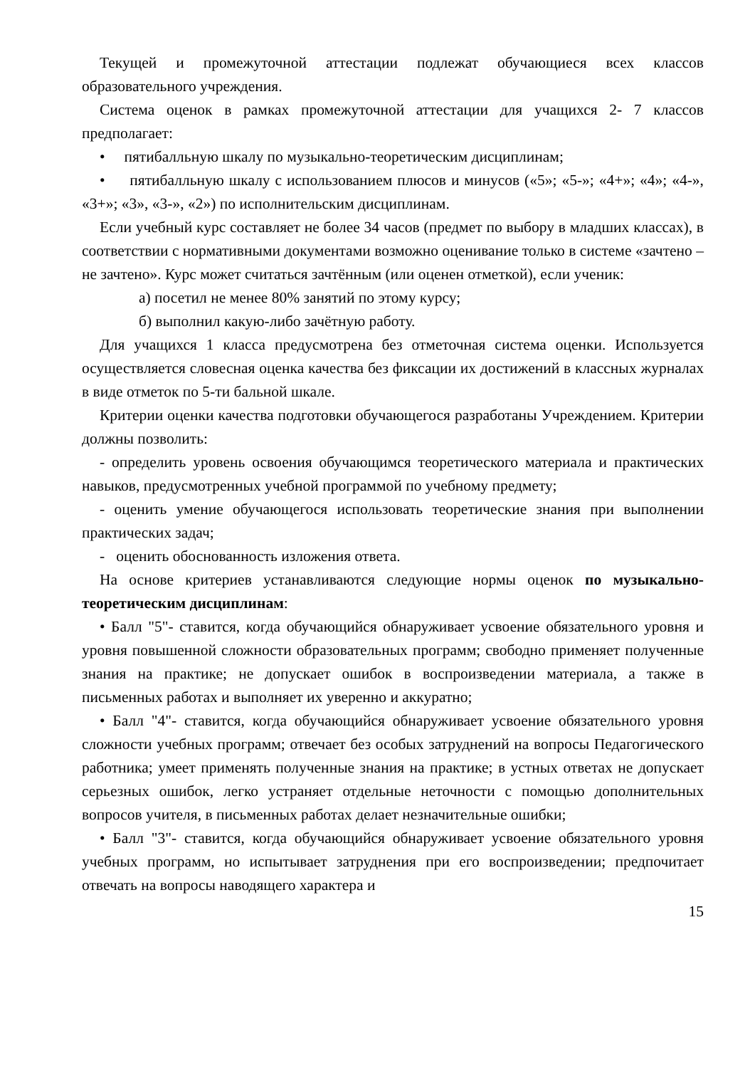Текущей и промежуточной аттестации подлежат обучающиеся всех классов образовательного учреждения.
Система оценок в рамках промежуточной аттестации для учащихся 2- 7 классов предполагает:
• пятибалльную шкалу по музыкально-теоретическим дисциплинам;
• пятибалльную шкалу с использованием плюсов и минусов («5»; «5-»; «4+»; «4»; «4-», «3+»; «3», «3-», «2») по исполнительским дисциплинам.
Если учебный курс составляет не более 34 часов (предмет по выбору в младших классах), в соответствии с нормативными документами возможно оценивание только в системе «зачтено – не зачтено». Курс может считаться зачтённым (или оценен отметкой), если ученик:
а) посетил не менее 80% занятий по этому курсу;
б) выполнил какую-либо зачётную работу.
Для учащихся 1 класса предусмотрена без отметочная система оценки. Используется осуществляется словесная оценка качества без фиксации их достижений в классных журналах в виде отметок по 5-ти бальной шкале.
Критерии оценки качества подготовки обучающегося разработаны Учреждением. Критерии должны позволить:
- определить уровень освоения обучающимся теоретического материала и практических навыков, предусмотренных учебной программой по учебному предмету;
- оценить умение обучающегося использовать теоретические знания при выполнении практических задач;
- оценить обоснованность изложения ответа.
На основе критериев устанавливаются следующие нормы оценок по музыкально-теоретическим дисциплинам:
• Балл "5"- ставится, когда обучающийся обнаруживает усвоение обязательного уровня и уровня повышенной сложности образовательных программ; свободно применяет полученные знания на практике; не допускает ошибок в воспроизведении материала, а также в письменных работах и выполняет их уверенно и аккуратно;
• Балл "4"- ставится, когда обучающийся обнаруживает усвоение обязательного уровня сложности учебных программ; отвечает без особых затруднений на вопросы Педагогического работника; умеет применять полученные знания на практике; в устных ответах не допускает серьезных ошибок, легко устраняет отдельные неточности с помощью дополнительных вопросов учителя, в письменных работах делает незначительные ошибки;
• Балл "3"- ставится, когда обучающийся обнаруживает усвоение обязательного уровня учебных программ, но испытывает затруднения при его воспроизведении; предпочитает отвечать на вопросы наводящего характера и
15